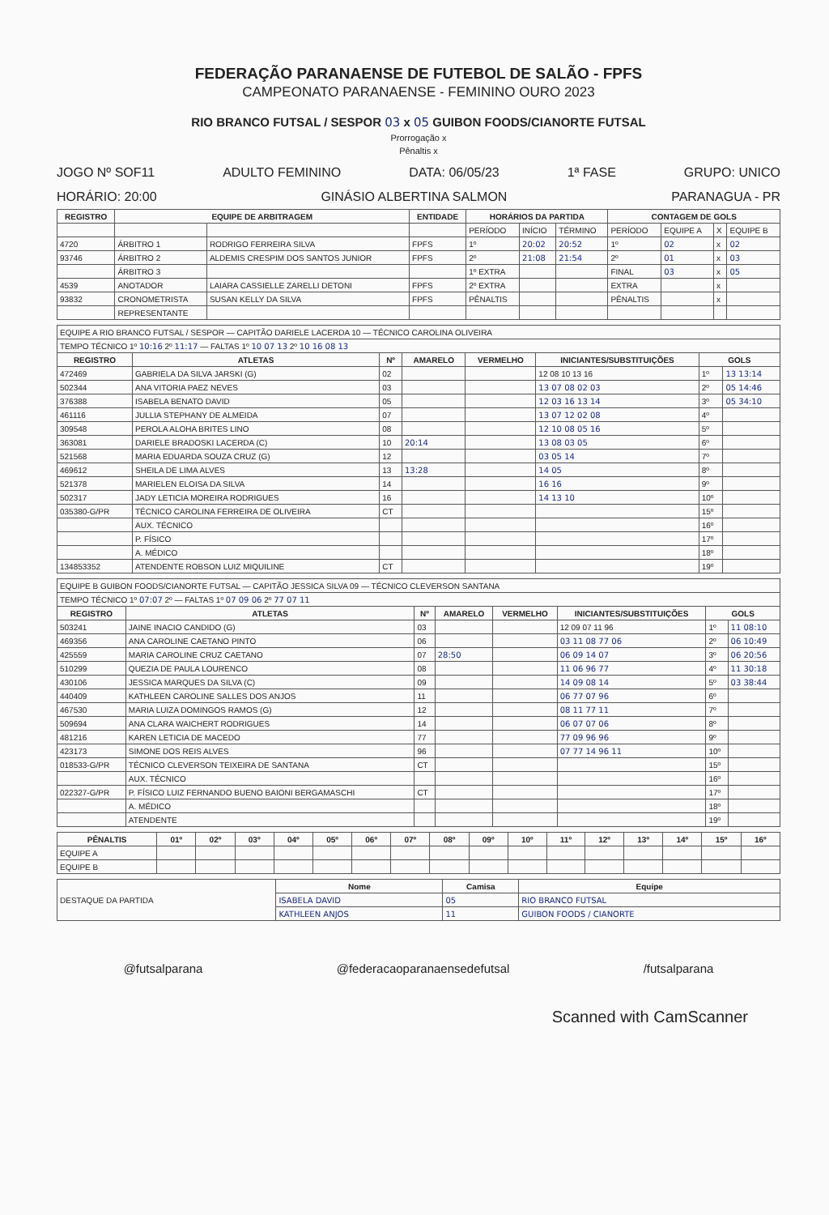FEDERAÇÃO PARANAENSE DE FUTEBOL DE SALÃO - FPFS
CAMPEONATO PARANAENSE - FEMININO OURO 2023
RIO BRANCO FUTSAL / SESPOR 03 x 05 GUIBON FOODS/CIANORTE FUTSAL
Prorrogação x
Pênaltis x
JOGO Nº SOF11 ADULTO FEMININO DATA: 06/05/23 1ª FASE GRUPO: UNICO
HORÁRIO: 20:00 GINÁSIO ALBERTINA SALMON PARANAGUA - PR
| REGISTRO | EQUIPE DE ARBITRAGEM | | ENTIDADE | HORÁRIOS DA PARTIDA | | | CONTAGEM DE GOLS | | | |
| --- | --- | --- | --- | --- | --- | --- | --- | --- | --- | --- |
| | | | | PERÍODO | INÍCIO | TÉRMINO | PERÍODO | EQUIPE A | X | EQUIPE B |
| 4720 | ÁRBITRO 1 | RODRIGO FERREIRA SILVA | FPFS | 1º | 20:02 | 20:52 | 1º | 02 | x | 02 |
| 93746 | ÁRBITRO 2 | ALDEMIS CRESPIM DOS SANTOS JUNIOR | FPFS | 2º | 21:08 | 21:54 | 2º | 01 | x | 03 |
| | ÁRBITRO 3 | | | 1º EXTRA | | | FINAL | 03 | x | 05 |
| 4539 | ANOTADOR | LAIARA CASSIELLE ZARELLI DETONI | FPFS | 2º EXTRA | | | EXTRA | | x | |
| 93832 | CRONOMETRISTA | SUSAN KELLY DA SILVA | FPFS | PÊNALTIS | | | PÊNALTIS | | x | |
| | REPRESENTANTE | | | | | | | | | |
| EQUIPE A RIO BRANCO FUTSAL / SESPOR — CAPITÃO DARIELE LACERDA 10 — TÉCNICO CAROLINA OLIVEIRA | | | | | | | |
| TEMPO TÉCNICO 1º 10:16 2º 11:17 — FALTAS 1º 10 07 13 2º 10 16 08 13 | | | | | | | |
| REGISTRO | ATLETAS | Nº | AMARELO | VERMELHO | INICIANTES/SUBSTITUIÇÕES | GOLS | |
| 472469 | GABRIELA DA SILVA JARSKI (G) | 02 | | | 12 08 10 13 16 | 1º | 13 13:14 |
| 502344 | ANA VITORIA PAEZ NEVES | 03 | | | 13 07 08 02 03 | 2º | 05 14:46 |
| 376388 | ISABELA BENATO DAVID | 05 | | | 12 03 16 13 14 | 3º | 05 34:10 |
| 461116 | JULLIA STEPHANY DE ALMEIDA | 07 | | | 13 07 12 02 08 | 4º | |
| 309548 | PEROLA ALOHA BRITES LINO | 08 | | | 12 10 08 05 16 | 5º | |
| 363081 | DARIELE BRADOSKI LACERDA (C) | 10 | 20:14 | | 13 08 03 05 | 6º | |
| 521568 | MARIA EDUARDA SOUZA CRUZ (G) | 12 | | | 03 05 14 | 7º | |
| 469612 | SHEILA DE LIMA ALVES | 13 | 13:28 | | 14 05 | 8º | |
| 521378 | MARIELEN ELOISA DA SILVA | 14 | | | 16 16 | 9º | |
| 502317 | JADY LETICIA MOREIRA RODRIGUES | 16 | | | 14 13 10 | 10º | |
| 035380-G/PR | TÉCNICO CAROLINA FERREIRA DE OLIVEIRA | CT | | | | 15º | |
| | AUX. TÉCNICO | | | | | 16º | |
| | P. FÍSICO | | | | | 17º | |
| | A. MÉDICO | | | | | 18º | |
| 134853352 | ATENDENTE ROBSON LUIZ MIQUILINE | CT | | | | 19º | |
| EQUIPE B GUIBON FOODS/CIANORTE FUTSAL — CAPITÃO JESSICA SILVA 09 — TÉCNICO CLEVERSON SANTANA | | | | | | | |
| TEMPO TÉCNICO 1º 07:07 2º — FALTAS 1º 07 09 06 2º 77 07 11 | | | | | | | |
| REGISTRO | ATLETAS | Nº | AMARELO | VERMELHO | INICIANTES/SUBSTITUIÇÕES | GOLS | |
| 503241 | JAINE INACIO CANDIDO (G) | 03 | | | 12 09 07 11 96 | 1º | 11 08:10 |
| 469356 | ANA CAROLINE CAETANO PINTO | 06 | | | 03 11 08 77 06 | 2º | 06 10:49 |
| 425559 | MARIA CAROLINE CRUZ CAETANO | 07 | 28:50 | | 06 09 14 07 | 3º | 06 20:56 |
| 510299 | QUEZIA DE PAULA LOURENCO | 08 | | | 11 06 96 77 | 4º | 11 30:18 |
| 430106 | JESSICA MARQUES DA SILVA (C) | 09 | | | 14 09 08 14 | 5º | 03 38:44 |
| 440409 | KATHLEEN CAROLINE SALLES DOS ANJOS | 11 | | | 06 77 07 96 | 6º | |
| 467530 | MARIA LUIZA DOMINGOS RAMOS (G) | 12 | | | 08 11 77 11 | 7º | |
| 509694 | ANA CLARA WAICHERT RODRIGUES | 14 | | | 06 07 07 06 | 8º | |
| 481216 | KAREN LETICIA DE MACEDO | 77 | | | 77 09 96 96 | 9º | |
| 423173 | SIMONE DOS REIS ALVES | 96 | | | 07 77 14 96 11 | 10º | |
| 018533-G/PR | TÉCNICO CLEVERSON TEIXEIRA DE SANTANA | CT | | | | 15º | |
| | AUX. TÉCNICO | | | | | 16º | |
| 022327-G/PR | P. FÍSICO LUIZ FERNANDO BUENO BAIONI BERGAMASCHI | CT | | | | 17º | |
| | A. MÉDICO | | | | | 18º | |
| | ATENDENTE | | | | | 19º | |
| PÊNALTIS | 01º | 02º | 03º | 04º | 05º | 06º | 07º | 08º | 09º | 10º | 11º | 12º | 13º | 14º | 15º | 16º |
| --- | --- | --- | --- | --- | --- | --- | --- | --- | --- | --- | --- | --- | --- | --- | --- | --- |
| EQUIPE A | | | | | | | | | | | | | | | | |
| EQUIPE B | | | | | | | | | | | | | | | | |
| DESTAQUE DA PARTIDA | Nome | Camisa | Equipe |
| | ISABELA DAVID | 05 | RIO BRANCO FUTSAL |
| | KATHLEEN ANJOS | 11 | GUIBON FOODS / CIANORTE |
@futsalparana @federacaoparanaensedefutsal /futsalparana
Scanned with CamScanner